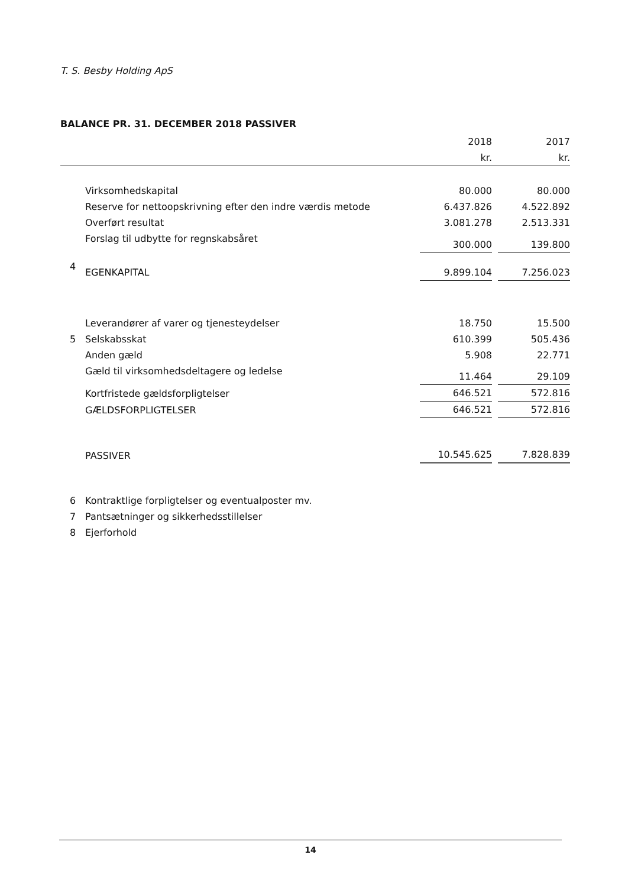T. S. Besby Holding ApS
BALANCE PR. 31. DECEMBER 2018 PASSIVER
| | | 2018 | | 2017 |
| --- | --- | --- | --- | --- |
| | | kr. | | kr. |
| | Virksomhedskapital | 80.000 | | 80.000 |
| | Reserve for nettoopskrivning efter den indre værdis metode | 6.437.826 | | 4.522.892 |
| | Overført resultat | 3.081.278 | | 2.513.331 |
| | Forslag til udbytte for regnskabsåret | 300.000 | | 139.800 |
| 4 | EGENKAPITAL | 9.899.104 | | 7.256.023 |
| | Leverandører af varer og tjenesteydelser | 18.750 | | 15.500 |
| 5 | Selskabsskat | 610.399 | | 505.436 |
| | Anden gæld | 5.908 | | 22.771 |
| | Gæld til virksomhedsdeltagere og ledelse | 11.464 | | 29.109 |
| | Kortfristede gældsforpligtelser | 646.521 | | 572.816 |
| | GÆLDSFORPLIGTELSER | 646.521 | | 572.816 |
| | PASSIVER | 10.545.625 | | 7.828.839 |
| 6 | Kontraktlige forpligtelser og eventualposter mv. | | | |
| 7 | Pantsætninger og sikkerhedsstillelser | | | |
| 8 | Ejerforhold | | | |
14